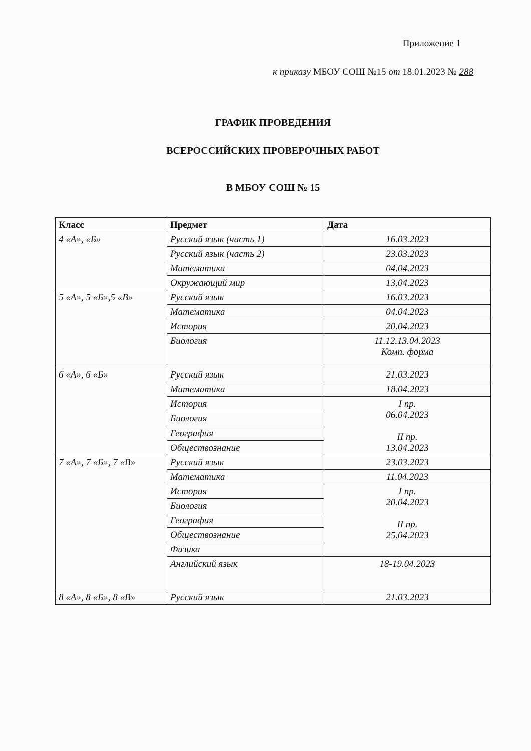Приложение 1
к приказу МБОУ СОШ №15 от 18.01.2023 № 288
ГРАФИК ПРОВЕДЕНИЯ
ВСЕРОССИЙСКИХ ПРОВЕРОЧНЫХ РАБОТ
В МБОУ СОШ № 15
| Класс | Предмет | Дата |
| --- | --- | --- |
| 4 «А», «Б» | Русский язык (часть 1) | 16.03.2023 |
| | Русский язык (часть 2) | 23.03.2023 |
| | Математика | 04.04.2023 |
| | Окружающий мир | 13.04.2023 |
| 5 «А», 5 «Б»,5 «В» | Русский язык | 16.03.2023 |
| | Математика | 04.04.2023 |
| | История | 20.04.2023 |
| | Биология | 11.12.13.04.2023 Комп. форма |
| 6 «А», 6 «Б» | Русский язык | 21.03.2023 |
| | Математика | 18.04.2023 |
| | История | I пр. 06.04.2023 II пр. 13.04.2023 |
| | Биология | |
| | География | |
| | Обществознание | |
| 7 «А», 7 «Б», 7 «В» | Русский язык | 23.03.2023 |
| | Математика | 11.04.2023 |
| | История | I пр. 20.04.2023 II пр. 25.04.2023 |
| | Биология | |
| | География | |
| | Обществознание | |
| | Физика | |
| | Английский язык | 18-19.04.2023 |
| 8 «А», 8 «Б», 8 «В» | Русский язык | 21.03.2023 |